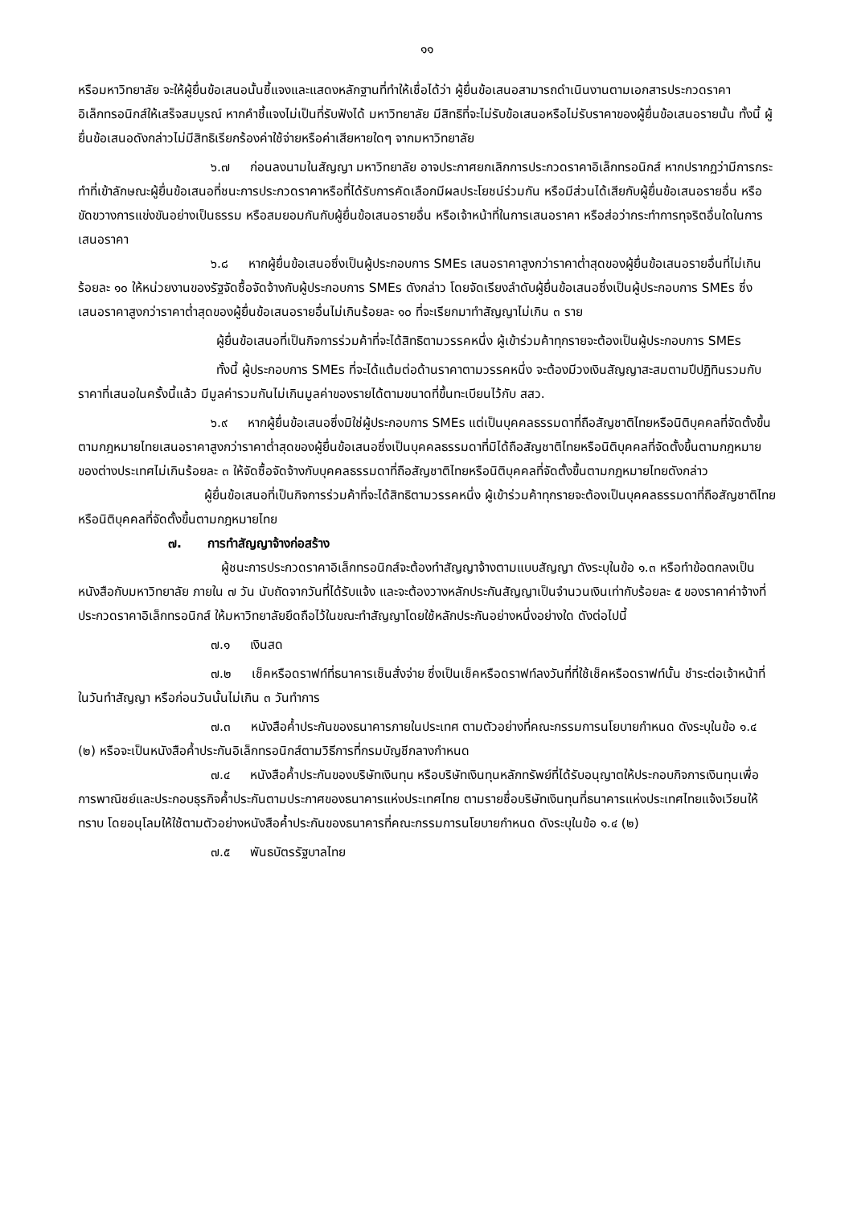๑๑
หรือมหาวิทยาลัย จะให้ผู้ยื่นข้อเสนอนั้นชี้แจงและแสดงหลักฐานที่ทำให้เชื่อได้ว่า ผู้ยื่นข้อเสนอสามารถดำเนินงานตามเอกสารประกวดราคาอิเล็กทรอนิกส์ให้เสร็จสมบูรณ์ หากคำชี้แจงไม่เป็นที่รับฟังได้ มหาวิทยาลัย มีสิทธิที่จะไม่รับข้อเสนอหรือไม่รับราคาของผู้ยื่นข้อเสนอรายนั้น ทั้งนี้ ผู้ยื่นข้อเสนอดังกล่าวไม่มีสิทธิเรียกร้องค่าใช้จ่ายหรือค่าเสียหายใดๆ จากมหาวิทยาลัย
๖.๗ ก่อนลงนามในสัญญา มหาวิทยาลัย อาจประกาศยกเลิกการประกวดราคาอิเล็กทรอนิกส์ หากปรากฏว่ามีการกระทำที่เข้าลักษณะผู้ยื่นข้อเสนอที่ชนะการประกวดราคาหรือที่ได้รับการคัดเลือกมีผลประโยชน์ร่วมกัน หรือมีส่วนได้เสียกับผู้ยื่นข้อเสนอรายอื่น หรือขัดขวางการแข่งขันอย่างเป็นธรรม หรือสมยอมกันกับผู้ยื่นข้อเสนอรายอื่น หรือเจ้าหน้าที่ในการเสนอราคา หรือส่อว่ากระทำการทุจริตอื่นใดในการเสนอราคา
๖.๘ หากผู้ยื่นข้อเสนอซึ่งเป็นผู้ประกอบการ SMEs เสนอราคาสูงกว่าราคาต่ำสุดของผู้ยื่นข้อเสนอรายอื่นที่ไม่เกินร้อยละ ๑๐ ให้หน่วยงานของรัฐจัดซื้อจัดจ้างกับผู้ประกอบการ SMEs ดังกล่าว โดยจัดเรียงลำดับผู้ยื่นข้อเสนอซึ่งเป็นผู้ประกอบการ SMEs ซึ่งเสนอราคาสูงกว่าราคาต่ำสุดของผู้ยื่นข้อเสนอรายอื่นไม่เกินร้อยละ ๑๐ ที่จะเรียกมาทำสัญญาไม่เกิน ๓ ราย
ผู้ยื่นข้อเสนอที่เป็นกิจการร่วมค้าที่จะได้สิทธิตามวรรคหนึ่ง ผู้เข้าร่วมค้าทุกรายจะต้องเป็นผู้ประกอบการ SMEs
ทั้งนี้ ผู้ประกอบการ SMEs ที่จะได้แต้มต่อด้านราคาตามวรรคหนึ่ง จะต้องมีวงเงินสัญญาสะสมตามปีปฏิทินรวมกับราคาที่เสนอในครั้งนี้แล้ว มีมูลค่ารวมกันไม่เกินมูลค่าของรายได้ตามขนาดที่ขึ้นทะเบียนไว้กับ สสว.
๖.๙ หากผู้ยื่นข้อเสนอซึ่งมิใช่ผู้ประกอบการ SMEs แต่เป็นบุคคลธรรมดาที่ถือสัญชาติไทยหรือนิติบุคคลที่จัดตั้งขึ้นตามกฎหมายไทยเสนอราคาสูงกว่าราคาต่ำสุดของผู้ยื่นข้อเสนอซึ่งเป็นบุคคลธรรมดาที่มิได้ถือสัญชาติไทยหรือนิติบุคคลที่จัดตั้งขึ้นตามกฎหมายของต่างประเทศไม่เกินร้อยละ ๓ ให้จัดซื้อจัดจ้างกับบุคคลธรรมดาที่ถือสัญชาติไทยหรือนิติบุคคลที่จัดตั้งขึ้นตามกฎหมายไทยดังกล่าว
ผู้ยื่นข้อเสนอที่เป็นกิจการร่วมค้าที่จะได้สิทธิตามวรรคหนึ่ง ผู้เข้าร่วมค้าทุกรายจะต้องเป็นบุคคลธรรมดาที่ถือสัญชาติไทยหรือนิติบุคคลที่จัดตั้งขึ้นตามกฎหมายไทย
๗. การทำสัญญาจ้างก่อสร้าง
ผู้ชนะการประกวดราคาอิเล็กทรอนิกส์จะต้องทำสัญญาจ้างตามแบบสัญญา ดังระบุในข้อ ๑.๓ หรือทำข้อตกลงเป็นหนังสือกับมหาวิทยาลัย ภายใน ๗ วัน นับถัดจากวันที่ได้รับแจ้ง และจะต้องวางหลักประกันสัญญาเป็นจำนวนเงินเท่ากับร้อยละ ๕ ของราคาค่าจ้างที่ประกวดราคาอิเล็กทรอนิกส์ ให้มหาวิทยาลัยยึดถือไว้ในขณะทำสัญญาโดยใช้หลักประกันอย่างหนึ่งอย่างใด ดังต่อไปนี้
๗.๑ เงินสด
๗.๒ เช็คหรือดราฟท์ที่ธนาคารเซ็นสั่งจ่าย ซึ่งเป็นเช็คหรือดราฟท์ลงวันที่ที่ใช้เช็คหรือดราฟท์นั้น ชำระต่อเจ้าหน้าที่ในวันทำสัญญา หรือก่อนวันนั้นไม่เกิน ๓ วันทำการ
๗.๓ หนังสือค้ำประกันของธนาคารภายในประเทศ ตามตัวอย่างที่คณะกรรมการนโยบายกำหนด ดังระบุในข้อ ๑.๔ (๒) หรือจะเป็นหนังสือค้ำประกันอิเล็กทรอนิกส์ตามวิธีการที่กรมบัญชีกลางกำหนด
๗.๔ หนังสือค้ำประกันของบริษัทเงินทุน หรือบริษัทเงินทุนหลักทรัพย์ที่ได้รับอนุญาตให้ประกอบกิจการเงินทุนเพื่อการพาณิชย์และประกอบธุรกิจค้ำประกันตามประกาศของธนาคารแห่งประเทศไทย ตามรายชื่อบริษัทเงินทุนที่ธนาคารแห่งประเทศไทยแจ้งเวียนให้ทราบ โดยอนุโลมให้ใช้ตามตัวอย่างหนังสือค้ำประกันของธนาคารที่คณะกรรมการนโยบายกำหนด ดังระบุในข้อ ๑.๔ (๒)
๗.๕ พันธบัตรรัฐบาลไทย